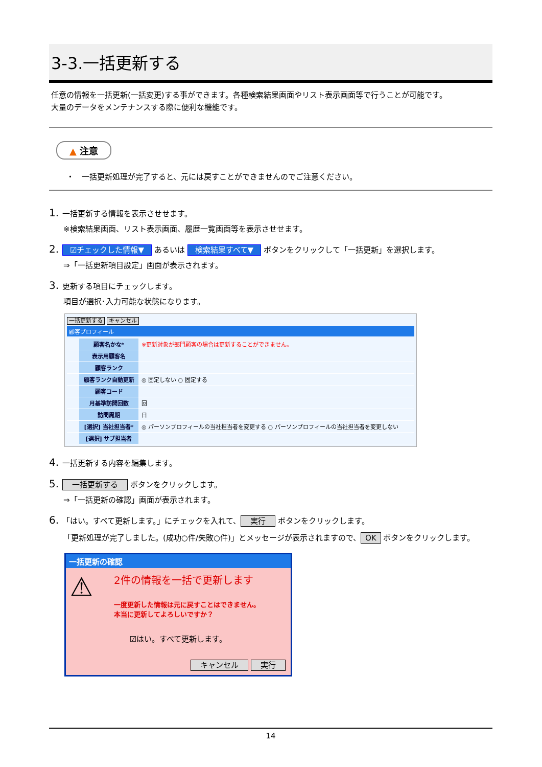3-3.一括更新する
任意の情報を一括更新(一括変更)する事ができます。各種検索結果画面やリスト表示画面等で行うことが可能です。
大量のデータをメンテナンスする際に便利な機能です。
▲ 注意
・　一括更新処理が完了すると、元には戻すことができませんのでご注意ください。
1. 一括更新する情報を表示させせます。
※検索結果画面、リスト表示画面、履歴一覧画面等を表示させせます。
2. ☑チェックした情報▼ あるいは 検索結果すべて▼ ボタンをクリックして「一括更新」を選択します。
⇒「一括更新項目設定」画面が表示されます。
3. 更新する項目にチェックします。
項目が選択･入力可能な状態になります。
一括更新する キャンセル
顧客プロフィール
顧客名かな* ※更新対象が部門顧客の場合は更新することができません。
表示用顧客名
顧客ランク
顧客ランク自動更新 ◎ 固定しない ○ 固定する
顧客コード
月基準訪問回数 回
訪問周期 日
[選択] 当社担当者* ◎ パーソンプロフィールの当社担当者を変更する ○ パーソンプロフィールの当社担当者を変更しない
[選択] サブ担当者
4. 一括更新する内容を編集します。
5. 一括更新する ボタンをクリックします。
⇒「一括更新の確認」画面が表示されます。
6. 「はい。すべて更新します。」にチェックを入れて、 実行 ボタンをクリックします。
「更新処理が完了しました。(成功○件/失敗○件)」とメッセージが表示されますので、 OK ボタンをクリックします。
一括更新の確認
⚠
2件の情報を一括で更新します
一度更新した情報は元に戻すことはできません。
本当に更新してよろしいですか？
☑はい。すべて更新します。
キャンセル 実行
14